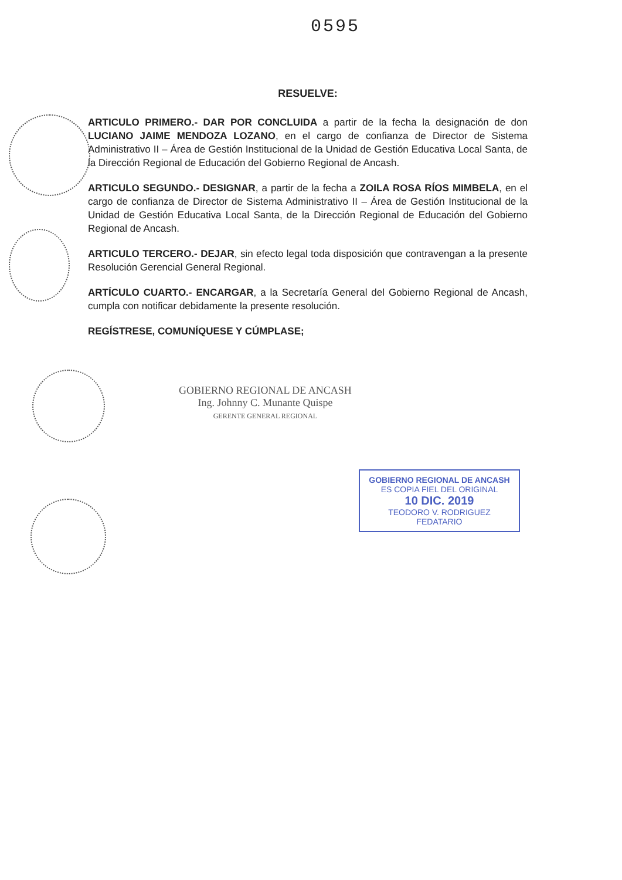0595
RESUELVE:
ARTICULO PRIMERO.- DAR POR CONCLUIDA a partir de la fecha la designación de don LUCIANO JAIME MENDOZA LOZANO, en el cargo de confianza de Director de Sistema Administrativo II – Área de Gestión Institucional de la Unidad de Gestión Educativa Local Santa, de la Dirección Regional de Educación del Gobierno Regional de Ancash.
ARTICULO SEGUNDO.- DESIGNAR, a partir de la fecha a ZOILA ROSA RÍOS MIMBELA, en el cargo de confianza de Director de Sistema Administrativo II – Área de Gestión Institucional de la Unidad de Gestión Educativa Local Santa, de la Dirección Regional de Educación del Gobierno Regional de Ancash.
ARTICULO TERCERO.- DEJAR, sin efecto legal toda disposición que contravengan a la presente Resolución Gerencial General Regional.
ARTÍCULO CUARTO.- ENCARGAR, a la Secretaría General del Gobierno Regional de Ancash, cumpla con notificar debidamente la presente resolución.
REGÍSTRESE, COMUNÍQUESE Y CÚMPLASE;
GOBIERNO REGIONAL DE ANCASH
Ing. Johnny C. Munante Quispe
GERENTE GENERAL REGIONAL
GOBIERNO REGIONAL DE ANCASH
ES COPIA FIEL DEL ORIGINAL
10 DIC. 2019
TEODORO V. RODRIGUEZ
FEDATARIO